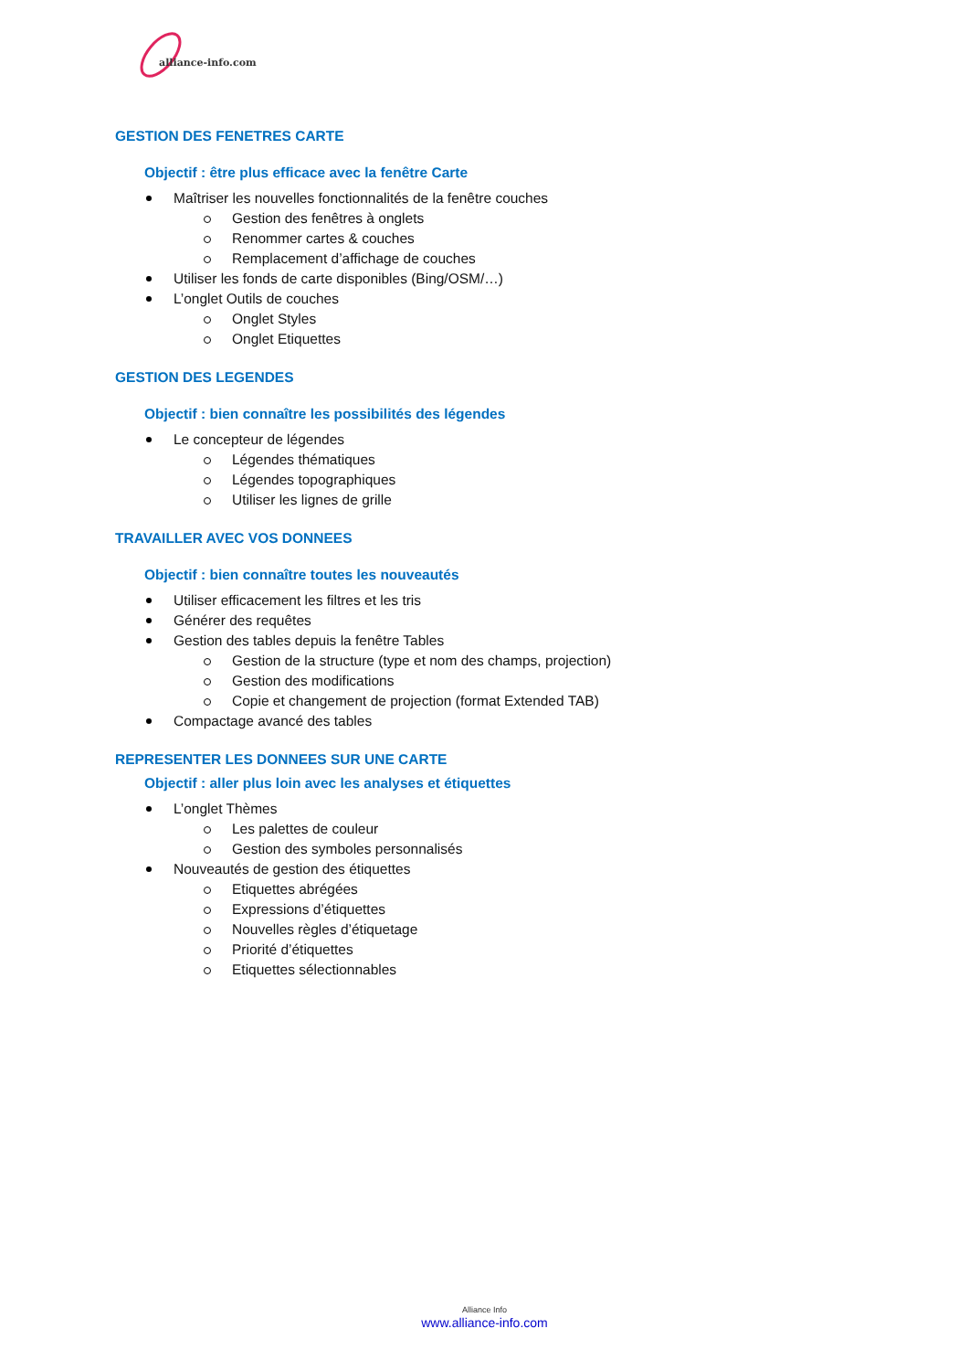alliance-info.com
GESTION DES FENETRES CARTE
Objectif : être plus efficace avec la fenêtre Carte
Maîtriser les nouvelles fonctionnalités de la fenêtre couches
Gestion des fenêtres à onglets
Renommer cartes & couches
Remplacement d’affichage de couches
Utiliser les fonds de carte disponibles (Bing/OSM/…)
L’onglet Outils de couches
Onglet Styles
Onglet Etiquettes
GESTION DES LEGENDES
Objectif : bien connaître les possibilités des légendes
Le concepteur de légendes
Légendes thématiques
Légendes topographiques
Utiliser les lignes de grille
TRAVAILLER AVEC VOS DONNEES
Objectif : bien connaître toutes les nouveautés
Utiliser efficacement les filtres et les tris
Générer des requêtes
Gestion des tables depuis la fenêtre Tables
Gestion de la structure (type et nom des champs, projection)
Gestion des modifications
Copie et changement de projection (format Extended TAB)
Compactage avancé des tables
REPRESENTER LES DONNEES SUR UNE CARTE
Objectif : aller plus loin avec les analyses et étiquettes
L’onglet Thèmes
Les palettes de couleur
Gestion des symboles personnalisés
Nouveautés de gestion des étiquettes
Etiquettes abrégées
Expressions d’étiquettes
Nouvelles règles d’étiquetage
Priorité d’étiquettes
Etiquettes sélectionnables
Alliance Info
www.alliance-info.com